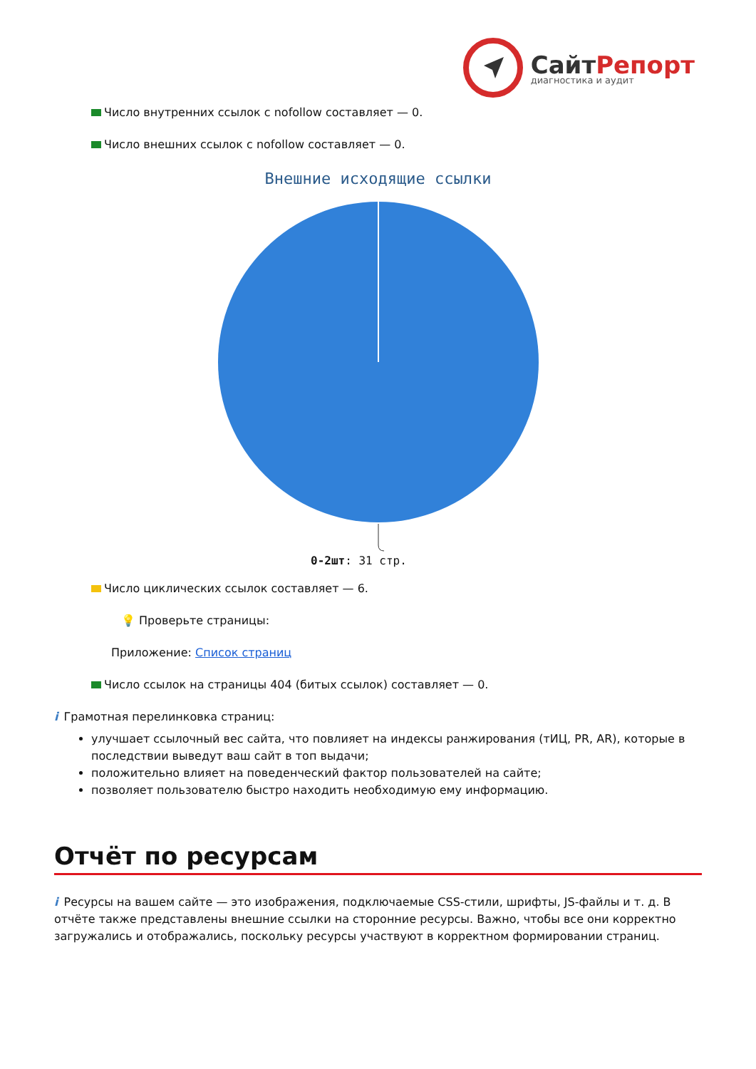СайтРепорт
диагностика и аудит
Число внутренних ссылок с nofollow составляет — 0.
Число внешних ссылок с nofollow составляет — 0.
Внешние исходящие ссылки
0-2шт: 31 стр.
Число циклических ссылок составляет — 6.
💡 Проверьте страницы:
Приложение: Список страниц
Число ссылок на страницы 404 (битых ссылок) составляет — 0.
i Грамотная перелинковка страниц:
улучшает ссылочный вес сайта, что повлияет на индексы ранжирования (тИЦ, PR, AR), которые в последствии выведут ваш сайт в топ выдачи;
положительно влияет на поведенческий фактор пользователей на сайте;
позволяет пользователю быстро находить необходимую ему информацию.
Отчёт по ресурсам
i Ресурсы на вашем сайте — это изображения, подключаемые CSS-стили, шрифты, JS-файлы и т. д. В отчёте также представлены внешние ссылки на сторонние ресурсы. Важно, чтобы все они корректно загружались и отображались, поскольку ресурсы участвуют в корректном формировании страниц.